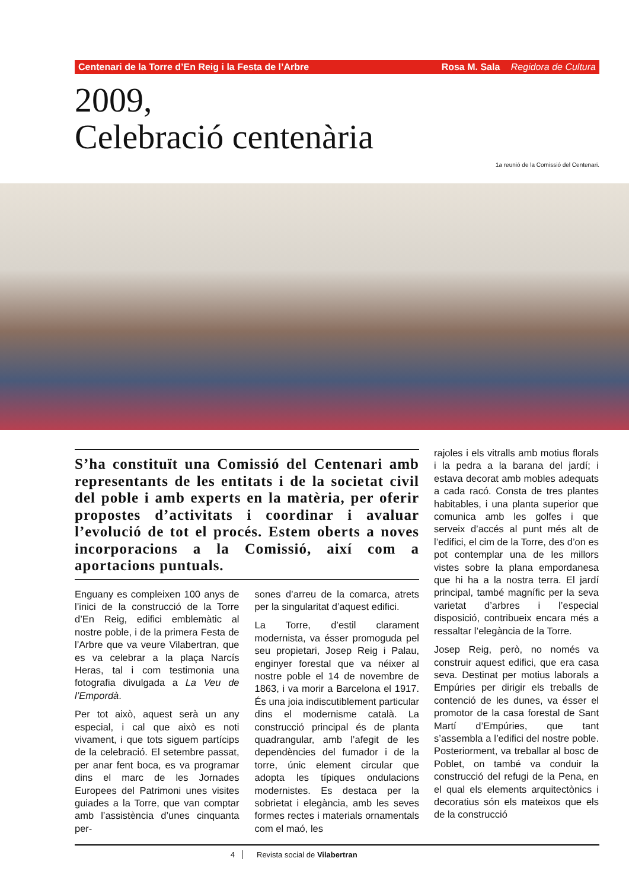Centenari de la Torre d’En Reig i la Festa de l’Arbre Rosa M. Sala Regidora de Cultura
2009,
Celebració centenària
1a reunió de la Comissió del Centenari.
S’ha constituït una Comissió del Centenari amb representants de les entitats i de la societat civil del poble i amb experts en la matèria, per oferir propostes d’activitats i coordinar i avaluar l’evolució de tot el procés. Estem oberts a noves incorporacions a la Comissió, així com a aportacions puntuals.
Enguany es compleixen 100 anys de l’inici de la construcció de la Torre d’En Reig, edifici emblemàtic al nostre poble, i de la primera Festa de l’Arbre que va veure Vilabertran, que es va celebrar a la plaça Narcís Heras, tal i com testimonia una fotografia divulgada a La Veu de l’Empordà.
Per tot això, aquest serà un any especial, i cal que això es noti vivament, i que tots siguem partícips de la celebració. El setembre passat, per anar fent boca, es va programar dins el marc de les Jornades Europees del Patrimoni unes visites guiades a la Torre, que van comptar amb l’assistència d’unes cinquanta per-
sones d’arreu de la comarca, atrets per la singularitat d’aquest edifici.
La Torre, d’estil clarament modernista, va ésser promoguda pel seu propietari, Josep Reig i Palau, enginyer forestal que va néixer al nostre poble el 14 de novembre de 1863, i va morir a Barcelona el 1917. És una joia indiscutiblement particular dins el modernisme català. La construcció principal és de planta quadrangular, amb l’afegit de les dependències del fumador i de la torre, únic element circular que adopta les típiques ondulacions modernistes. Es destaca per la sobrietat i elegància, amb les seves formes rectes i materials ornamentals com el maó, les
rajoles i els vitralls amb motius florals i la pedra a la barana del jardí; i estava decorat amb mobles adequats a cada racó. Consta de tres plantes habitables, i una planta superior que comunica amb les golfes i que serveix d’accés al punt més alt de l’edifici, el cim de la Torre, des d’on es pot contemplar una de les millors vistes sobre la plana empordanesa que hi ha a la nostra terra. El jardí principal, també magnífic per la seva varietat d’arbres i l’especial disposició, contribueix encara més a ressaltar l’elegància de la Torre.
Josep Reig, però, no només va construir aquest edifici, que era casa seva. Destinat per motius laborals a Empúries per dirigir els treballs de contenció de les dunes, va ésser el promotor de la casa forestal de Sant Martí d’Empúries, que tant s’assembla a l’edifici del nostre poble. Posteriorment, va treballar al bosc de Poblet, on també va conduir la construcció del refugi de la Pena, en el qual els elements arquitectònics i decoratius són els mateixos que els de la construcció
4 Revista social de Vilabertran